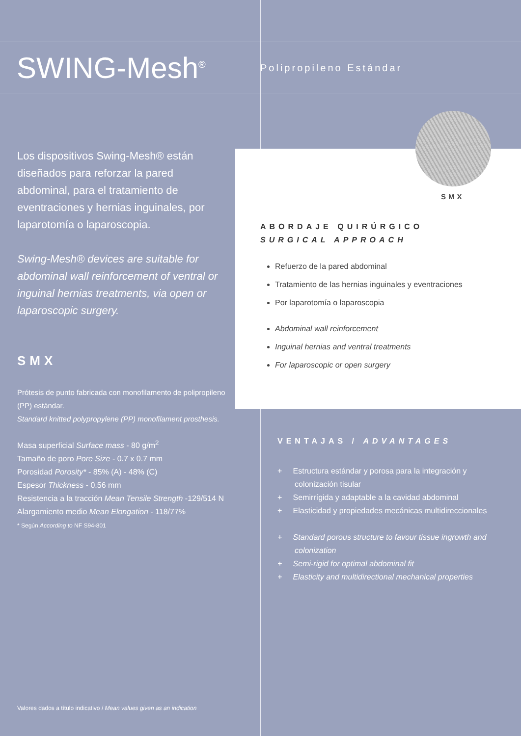SWING-Mesh<sup>®</sup> Polipropileno Estándar
Los dispositivos Swing-Mesh® están diseñados para reforzar la pared abdominal, para el tratamiento de eventraciones y hernias inguinales, por laparotomía o laparoscopia.
Swing-Mesh® devices are suitable for abdominal wall reinforcement of ventral or inguinal hernias treatments, via open or laparoscopic surgery.
SMX
Prótesis de punto fabricada con monofilamento de polipropileno (PP) estándar.
Standard knitted polypropylene (PP) monofilament prosthesis.
Masa superficial Surface mass - 80 g/m<sup>2</sup>
Tamaño de poro Pore Size - 0.7 x 0.7 mm
Porosidad Porosity* - 85% (A) - 48% (C)
Espesor Thickness - 0.56 mm
Resistencia a la tracción Mean Tensile Strength -129/514 N
Alargamiento medio Mean Elongation - 118/77%
* Según According to NF S94-801
ABORDAJE QUIRÚRGICO
SURGICAL APPROACH
Refuerzo de la pared abdominal
Tratamiento de las hernias inguinales y eventraciones
Por laparotomía o laparoscopia
Abdominal wall reinforcement
Inguinal hernias and ventral treatments
For laparoscopic or open surgery
SMX
VENTAJAS / ADVANTAGES
+ Estructura estándar y porosa para la integración y colonización tisular
+ Semirrígida y adaptable a la cavidad abdominal
+ Elasticidad y propiedades mecánicas multidireccionales
+ Standard porous structure to favour tissue ingrowth and colonization
+ Semi-rigid for optimal abdominal fit
+ Elasticity and multidirectional mechanical properties
Valores dados a título indicativo / Mean values given as an indication